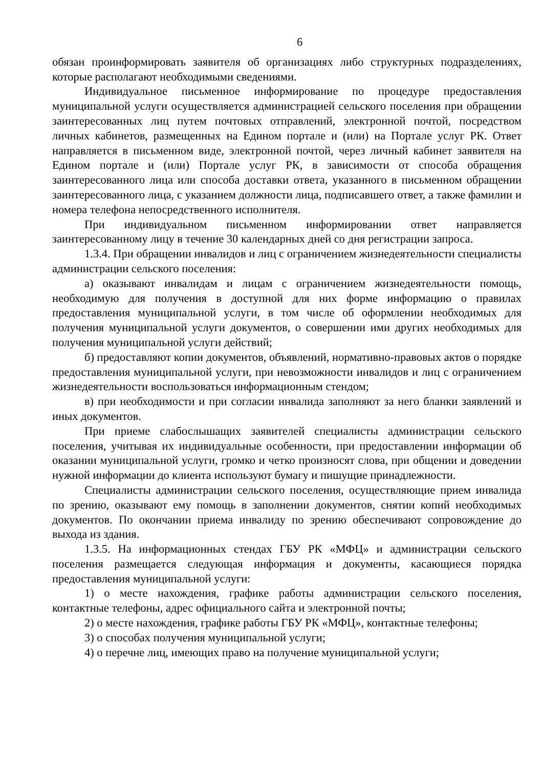6
обязан проинформировать заявителя об организациях либо структурных подразделениях, которые располагают необходимыми сведениями.
Индивидуальное письменное информирование по процедуре предоставления муниципальной услуги осуществляется администрацией сельского поселения при обращении заинтересованных лиц путем почтовых отправлений, электронной почтой, посредством личных кабинетов, размещенных на Едином портале и (или) на Портале услуг РК. Ответ направляется в письменном виде, электронной почтой, через личный кабинет заявителя на Едином портале и (или) Портале услуг РК, в зависимости от способа обращения заинтересованного лица или способа доставки ответа, указанного в письменном обращении заинтересованного лица, с указанием должности лица, подписавшего ответ, а также фамилии и номера телефона непосредственного исполнителя.
При индивидуальном письменном информировании ответ направляется заинтересованному лицу в течение 30 календарных дней со дня регистрации запроса.
1.3.4. При обращении инвалидов и лиц с ограничением жизнедеятельности специалисты администрации сельского поселения:
а) оказывают инвалидам и лицам с ограничением жизнедеятельности помощь, необходимую для получения в доступной для них форме информацию о правилах предоставления муниципальной услуги, в том числе об оформлении необходимых для получения муниципальной услуги документов, о совершении ими других необходимых для получения муниципальной услуги действий;
б) предоставляют копии документов, объявлений, нормативно-правовых актов о порядке предоставления муниципальной услуги, при невозможности инвалидов и лиц с ограничением жизнедеятельности воспользоваться информационным стендом;
в) при необходимости и при согласии инвалида заполняют за него бланки заявлений и иных документов.
При приеме слабослышащих заявителей специалисты администрации сельского поселения, учитывая их индивидуальные особенности, при предоставлении информации об оказании муниципальной услуги, громко и четко произносят слова, при общении и доведении нужной информации до клиента используют бумагу и пишущие принадлежности.
Специалисты администрации сельского поселения, осуществляющие прием инвалида по зрению, оказывают ему помощь в заполнении документов, снятии копий необходимых документов. По окончании приема инвалиду по зрению обеспечивают сопровождение до выхода из здания.
1.3.5. На информационных стендах ГБУ РК «МФЦ» и администрации сельского поселения размещается следующая информация и документы, касающиеся порядка предоставления муниципальной услуги:
1) о месте нахождения, графике работы администрации сельского поселения, контактные телефоны, адрес официального сайта и электронной почты;
2) о месте нахождения, графике работы ГБУ РК «МФЦ», контактные телефоны;
3) о способах получения муниципальной услуги;
4) о перечне лиц, имеющих право на получение муниципальной услуги;